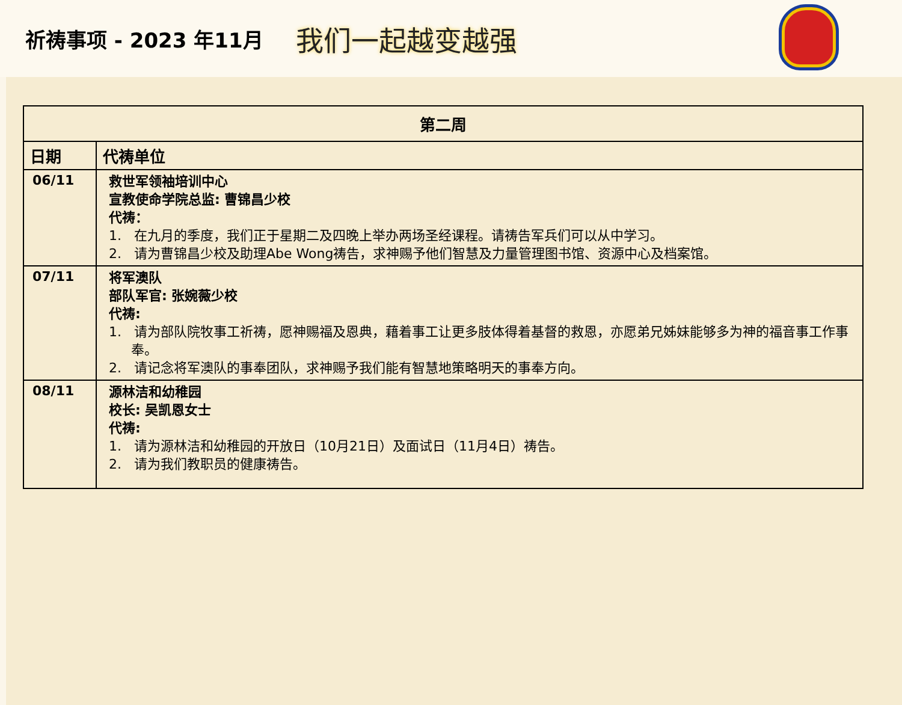祈祷事项 - 2023 年11月
我们一起越变越强
| 第二周 | |
| --- | --- |
| 日期 | 代祷单位 |
| 06/11 | 救世军领袖培训中心 宣教使命学院总监: 曹锦昌少校 代祷： 1. 在九月的季度，我们正于星期二及四晚上举办两场圣经课程。请祷告军兵们可以从中学习。 2. 请为曹锦昌少校及助理Abe Wong祷告，求神赐予他们智慧及力量管理图书馆、资源中心及档案馆。 |
| 07/11 | 将军澳队 部队军官: 张婉薇少校 代祷: 1. 请为部队院牧事工祈祷，愿神赐福及恩典，藉着事工让更多肢体得着基督的救恩，亦愿弟兄姊妹能够多为神的福音事工作事奉。 2. 请记念将军澳队的事奉团队，求神赐予我们能有智慧地策略明天的事奉方向。 |
| 08/11 | 源林洁和幼稚园 校长: 吴凯恩女士 代祷: 1. 请为源林洁和幼稚园的开放日（10月21日）及面试日（11月4日）祷告。 2. 请为我们教职员的健康祷告。 |